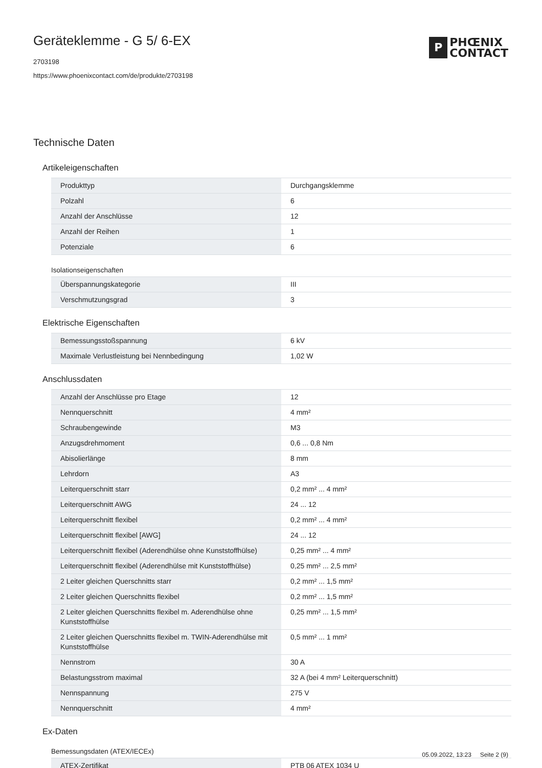Geräteklemme - G 5/ 6-EX
2703198
https://www.phoenixcontact.com/de/produkte/2703198
P
PHŒNIX
CONTACT
Technische Daten
Artikeleigenschaften
| Produkttyp | Durchgangsklemme |
| Polzahl | 6 |
| Anzahl der Anschlüsse | 12 |
| Anzahl der Reihen | 1 |
| Potenziale | 6 |
Isolationseigenschaften
| Überspannungskategorie | III |
| Verschmutzungsgrad | 3 |
Elektrische Eigenschaften
| Bemessungsstoßspannung | 6 kV |
| Maximale Verlustleistung bei Nennbedingung | 1,02 W |
Anschlussdaten
| Anzahl der Anschlüsse pro Etage | 12 |
| Nennquerschnitt | 4 mm² |
| Schraubengewinde | M3 |
| Anzugsdrehmoment | 0,6 ... 0,8 Nm |
| Abisolierlänge | 8 mm |
| Lehrdorn | A3 |
| Leiterquerschnitt starr | 0,2 mm² ... 4 mm² |
| Leiterquerschnitt AWG | 24 ... 12 |
| Leiterquerschnitt flexibel | 0,2 mm² ... 4 mm² |
| Leiterquerschnitt flexibel [AWG] | 24 ... 12 |
| Leiterquerschnitt flexibel (Aderendhülse ohne Kunststoffhülse) | 0,25 mm² ... 4 mm² |
| Leiterquerschnitt flexibel (Aderendhülse mit Kunststoffhülse) | 0,25 mm² ... 2,5 mm² |
| 2 Leiter gleichen Querschnitts starr | 0,2 mm² ... 1,5 mm² |
| 2 Leiter gleichen Querschnitts flexibel | 0,2 mm² ... 1,5 mm² |
| 2 Leiter gleichen Querschnitts flexibel m. Aderendhülse ohne Kunststoffhülse | 0,25 mm² ... 1,5 mm² |
| 2 Leiter gleichen Querschnitts flexibel m. TWIN-Aderendhülse mit Kunststoffhülse | 0,5 mm² ... 1 mm² |
| Nennstrom | 30 A |
| Belastungsstrom maximal | 32 A (bei 4 mm² Leiterquerschnitt) |
| Nennspannung | 275 V |
| Nennquerschnitt | 4 mm² |
Ex-Daten
Bemessungsdaten (ATEX/IECEx)
| ATEX-Zertifikat | PTB 06 ATEX 1034 U |
05.09.2022, 13:23 Seite 2 (9)